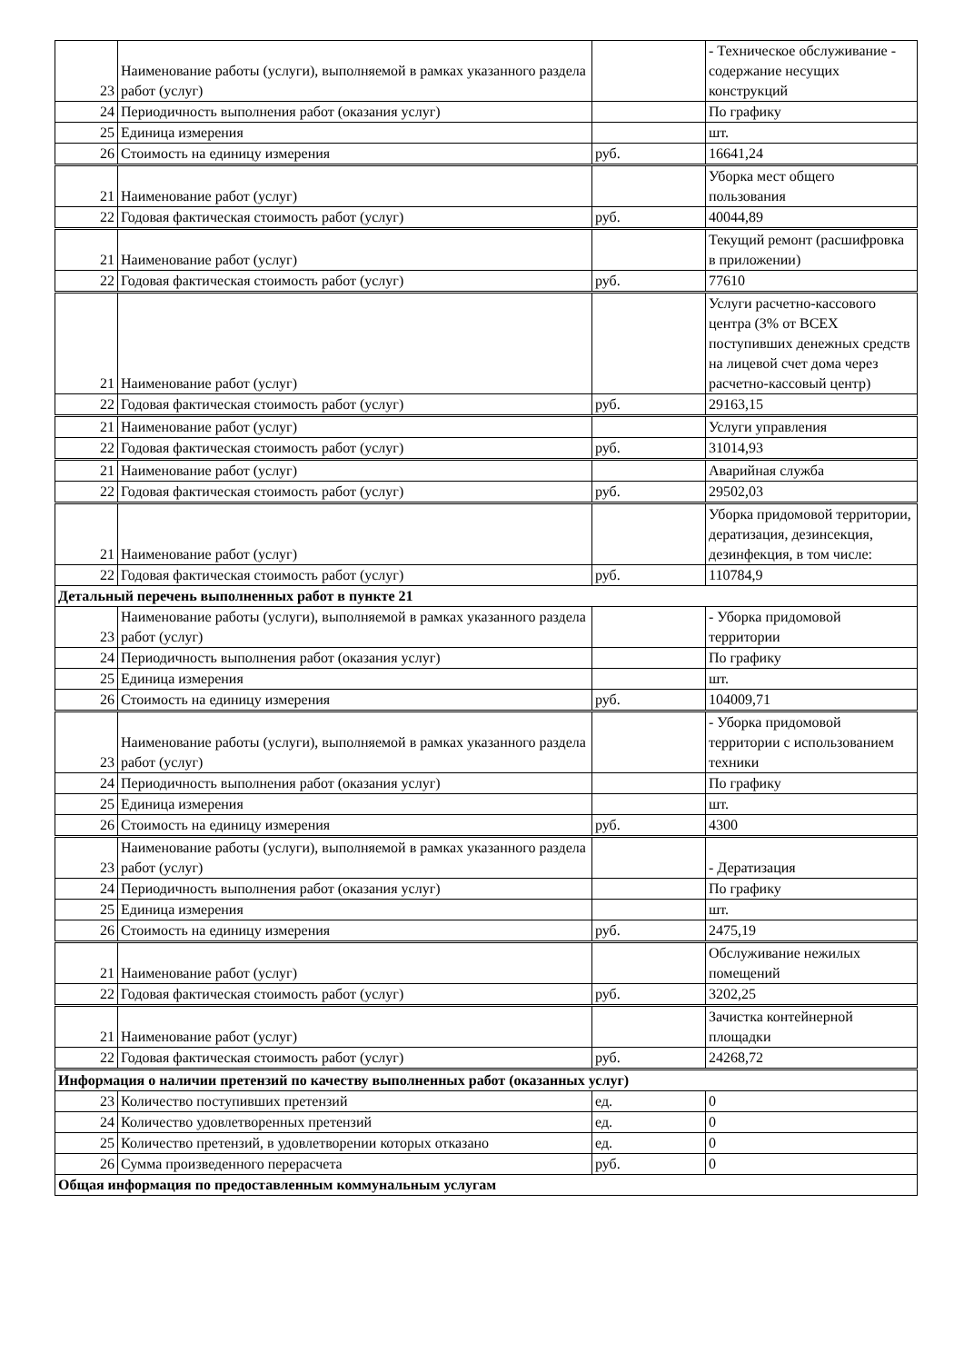| 23 | Наименование работы (услуги), выполняемой в рамках указанного раздела работ (услуг) | | - Техническое обслуживание - содержание несущих конструкций |
| 24 | Периодичность выполнения работ (оказания услуг) | | По графику |
| 25 | Единица измерения | | шт. |
| 26 | Стоимость на единицу измерения | руб. | 16641,24 |
| 21 | Наименование работ (услуг) | | Уборка мест общего пользования |
| 22 | Годовая фактическая стоимость работ (услуг) | руб. | 40044,89 |
| 21 | Наименование работ (услуг) | | Текущий ремонт (расшифровка в приложении) |
| 22 | Годовая фактическая стоимость работ (услуг) | руб. | 77610 |
| 21 | Наименование работ (услуг) | | Услуги расчетно-кассового центра (3% от ВСЕХ поступивших денежных средств на лицевой счет дома через расчетно-кассовый центр) |
| 22 | Годовая фактическая стоимость работ (услуг) | руб. | 29163,15 |
| 21 | Наименование работ (услуг) | | Услуги управления |
| 22 | Годовая фактическая стоимость работ (услуг) | руб. | 31014,93 |
| 21 | Наименование работ (услуг) | | Аварийная служба |
| 22 | Годовая фактическая стоимость работ (услуг) | руб. | 29502,03 |
| 21 | Наименование работ (услуг) | | Уборка придомовой территории, дератизация, дезинсекция, дезинфекция, в том числе: |
| 22 | Годовая фактическая стоимость работ (услуг) | руб. | 110784,9 |
| Детальный перечень выполненных работ в пункте 21 | | | |
| 23 | Наименование работы (услуги), выполняемой в рамках указанного раздела работ (услуг) | | - Уборка придомовой территории |
| 24 | Периодичность выполнения работ (оказания услуг) | | По графику |
| 25 | Единица измерения | | шт. |
| 26 | Стоимость на единицу измерения | руб. | 104009,71 |
| 23 | Наименование работы (услуги), выполняемой в рамках указанного раздела работ (услуг) | | - Уборка придомовой территории с использованием техники |
| 24 | Периодичность выполнения работ (оказания услуг) | | По графику |
| 25 | Единица измерения | | шт. |
| 26 | Стоимость на единицу измерения | руб. | 4300 |
| 23 | Наименование работы (услуги), выполняемой в рамках указанного раздела работ (услуг) | | - Дератизация |
| 24 | Периодичность выполнения работ (оказания услуг) | | По графику |
| 25 | Единица измерения | | шт. |
| 26 | Стоимость на единицу измерения | руб. | 2475,19 |
| 21 | Наименование работ (услуг) | | Обслуживание нежилых помещений |
| 22 | Годовая фактическая стоимость работ (услуг) | руб. | 3202,25 |
| 21 | Наименование работ (услуг) | | Зачистка контейнерной площадки |
| 22 | Годовая фактическая стоимость работ (услуг) | руб. | 24268,72 |
| Информация о наличии претензий по качеству выполненных работ (оказанных услуг) | | | |
| 23 | Количество поступивших претензий | ед. | 0 |
| 24 | Количество удовлетворенных претензий | ед. | 0 |
| 25 | Количество претензий, в удовлетворении которых отказано | ед. | 0 |
| 26 | Сумма произведенного перерасчета | руб. | 0 |
| Общая информация по предоставленным коммунальным услугам | | | |